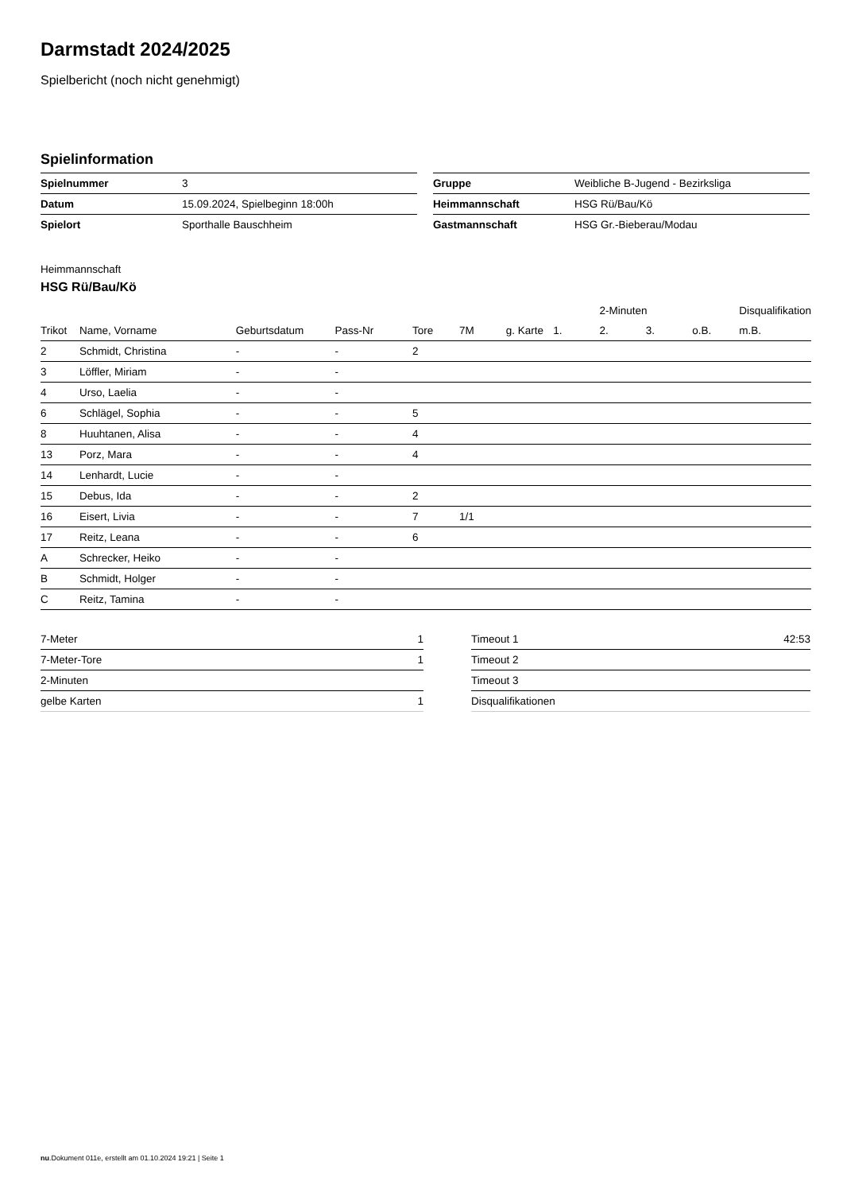Darmstadt 2024/2025
Spielbericht (noch nicht genehmigt)
Spielinformation
| Spielnummer | 3 |
| Datum | 15.09.2024, Spielbeginn 18:00h |
| Spielort | Sporthalle Bauschheim |
| Gruppe | Weibliche B-Jugend - Bezirksliga |
| Heimmannschaft | HSG Rü/Bau/Kö |
| Gastmannschaft | HSG Gr.-Bieberau/Modau |
Heimmannschaft
HSG Rü/Bau/Kö
| | | | | | | | | 2-Minuten | | | Disqualifikation |
| --- | --- | --- | --- | --- | --- | --- | --- | --- | --- | --- | --- |
| Trikot | Name, Vorname | Geburtsdatum | Pass-Nr | Tore | 7M | g. Karte | 1. | 2. | 3. | o.B. | m.B. |
| 2 | Schmidt, Christina | - | - | 2 | | | | | | | |
| 3 | Löffler, Miriam | - | - | | | | | | | | |
| 4 | Urso, Laelia | - | - | | | | | | | | |
| 6 | Schlägel, Sophia | - | - | 5 | | | | | | | |
| 8 | Huuhtanen, Alisa | - | - | 4 | | | | | | | |
| 13 | Porz, Mara | - | - | 4 | | | | | | | |
| 14 | Lenhardt, Lucie | - | - | | | | | | | | |
| 15 | Debus, Ida | - | - | 2 | | | | | | | |
| 16 | Eisert, Livia | - | - | 7 | 1/1 | | | | | | |
| 17 | Reitz, Leana | - | - | 6 | | | | | | | |
| A | Schrecker, Heiko | - | - | | | | | | | | |
| B | Schmidt, Holger | - | - | | | | | | | | |
| C | Reitz, Tamina | - | - | | | | | | | | |
| 7-Meter | 1 |
| 7-Meter-Tore | 1 |
| 2-Minuten | |
| gelbe Karten | 1 |
| Timeout 1 | 42:53 |
| Timeout 2 | |
| Timeout 3 | |
| Disqualifikationen | |
nu.Dokument 011e, erstellt am 01.10.2024 19:21 | Seite 1